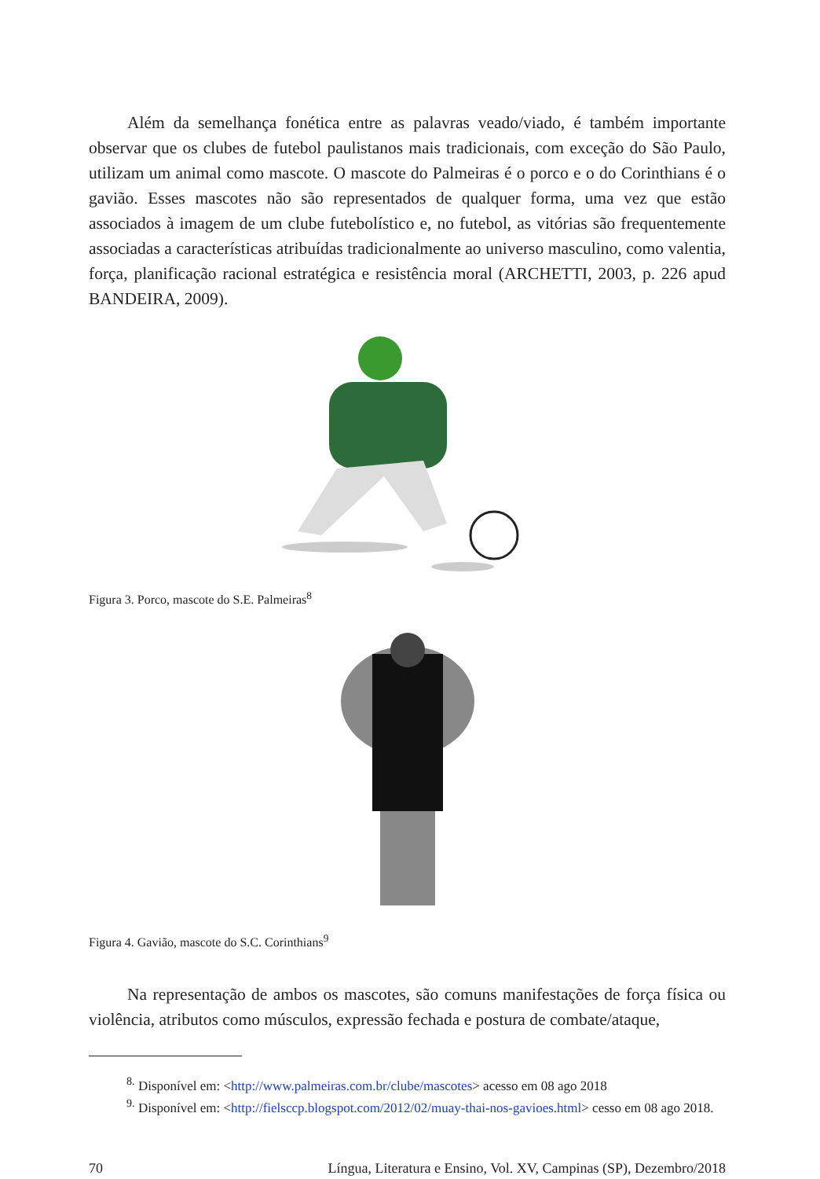Além da semelhança fonética entre as palavras veado/viado, é também importante observar que os clubes de futebol paulistanos mais tradicionais, com exceção do São Paulo, utilizam um animal como mascote. O mascote do Palmeiras é o porco e o do Corinthians é o gavião. Esses mascotes não são representados de qualquer forma, uma vez que estão associados à imagem de um clube futebolístico e, no futebol, as vitórias são frequentemente associadas a características atribuídas tradicionalmente ao universo masculino, como valentia, força, planificação racional estratégica e resistência moral (ARCHETTI, 2003, p. 226 apud BANDEIRA, 2009).
Figura 3. Porco, mascote do S.E. Palmeiras<sup>8</sup>
Figura 4. Gavião, mascote do S.C. Corinthians<sup>9</sup>
Na representação de ambos os mascotes, são comuns manifestações de força física ou violência, atributos como músculos, expressão fechada e postura de combate/ataque,
<sup>8.</sup> Disponível em: <http://www.palmeiras.com.br/clube/mascotes> acesso em 08 ago 2018
<sup>9.</sup> Disponível em: <http://fielsccp.blogspot.com/2012/02/muay-thai-nos-gavioes.html> cesso em 08 ago 2018.
70 Língua, Literatura e Ensino, Vol. XV, Campinas (SP), Dezembro/2018